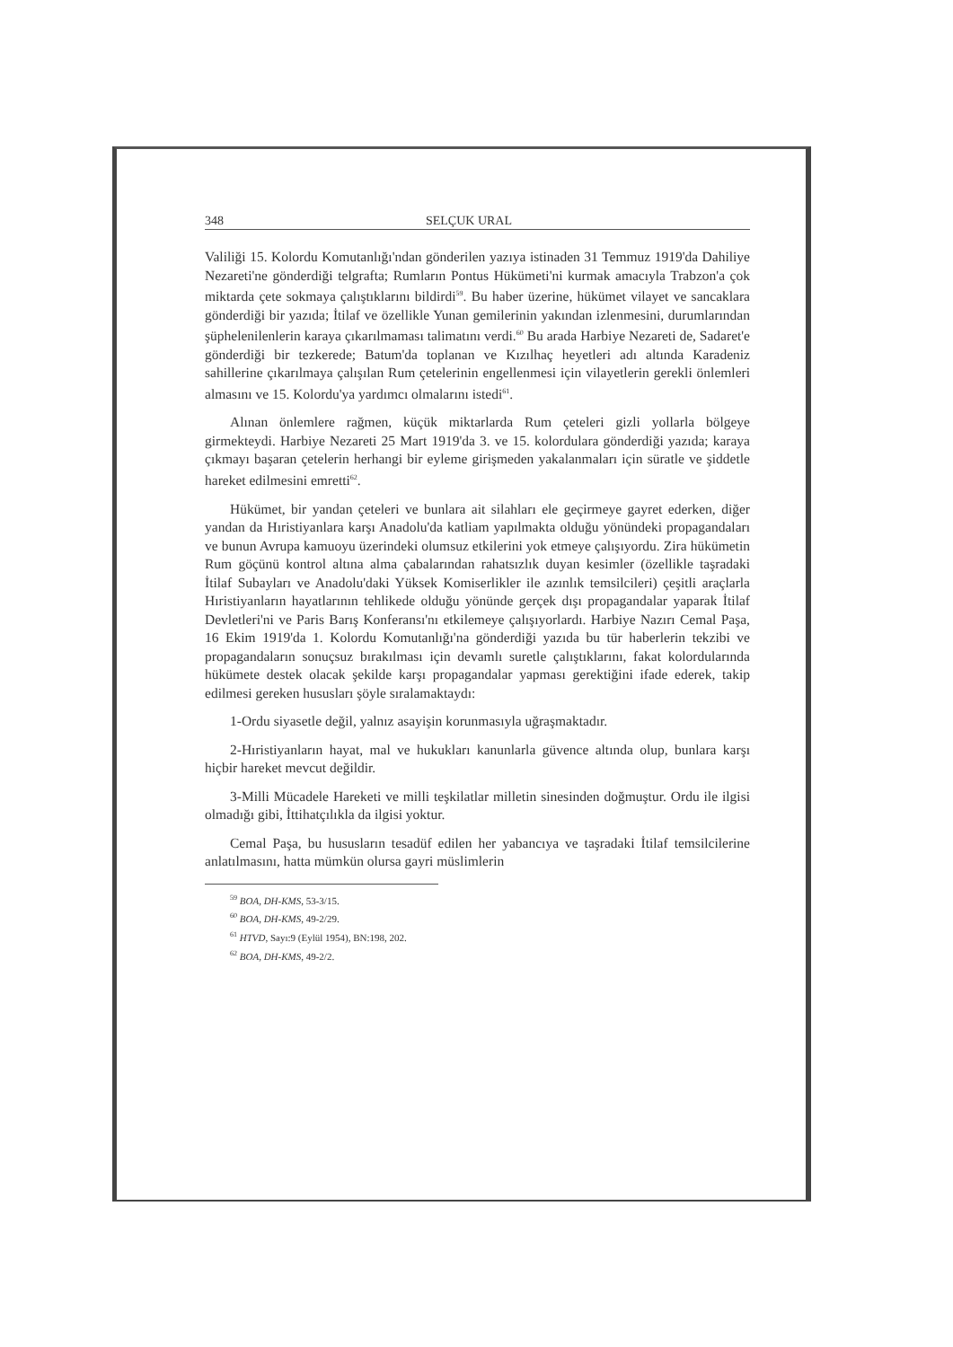348 SELÇUK URAL
Valiliği 15. Kolordu Komutanlığı'ndan gönderilen yazıya istinaden 31 Temmuz 1919'da Dahiliye Nezareti'ne gönderdiği telgrafta; Rumların Pontus Hükümeti'ni kurmak amacıyla Trabzon'a çok miktarda çete sokmaya çalıştıklarını bildirdi<sup>59</sup>. Bu haber üzerine, hükümet vilayet ve sancaklara gönderdiği bir yazıda; İtilaf ve özellikle Yunan gemilerinin yakından izlenmesini, durumlarından şüphelenilenlerin karaya çıkarılmaması talimatını verdi.<sup>60</sup> Bu arada Harbiye Nezareti de, Sadaret'e gönderdiği bir tezkerede; Batum'da toplanan ve Kızılhaç heyetleri adı altında Karadeniz sahillerine çıkarılmaya çalışılan Rum çetelerinin engellenmesi için vilayetlerin gerekli önlemleri almasını ve 15. Kolordu'ya yardımcı olmalarını istedi<sup>61</sup>.
Alınan önlemlere rağmen, küçük miktarlarda Rum çeteleri gizli yollarla bölgeye girmekteydi. Harbiye Nezareti 25 Mart 1919'da 3. ve 15. kolordulara gönderdiği yazıda; karaya çıkmayı başaran çetelerin herhangi bir eyleme girişmeden yakalanmaları için süratle ve şiddetle hareket edilmesini emretti<sup>62</sup>.
Hükümet, bir yandan çeteleri ve bunlara ait silahları ele geçirmeye gayret ederken, diğer yandan da Hıristiyanlara karşı Anadolu'da katliam yapılmakta olduğu yönündeki propagandaları ve bunun Avrupa kamuoyu üzerindeki olumsuz etkilerini yok etmeye çalışıyordu. Zira hükümetin Rum göçünü kontrol altına alma çabalarından rahatsızlık duyan kesimler (özellikle taşradaki İtilaf Subayları ve Anadolu'daki Yüksek Komiserlikler ile azınlık temsilcileri) çeşitli araçlarla Hıristiyanların hayatlarının tehlikede olduğu yönünde gerçek dışı propagandalar yaparak İtilaf Devletleri'ni ve Paris Barış Konferansı'nı etkilemeye çalışıyorlardı. Harbiye Nazırı Cemal Paşa, 16 Ekim 1919'da 1. Kolordu Komutanlığı'na gönderdiği yazıda bu tür haberlerin tekzibi ve propagandaların sonuçsuz bırakılması için devamlı suretle çalıştıklarını, fakat kolordularında hükümete destek olacak şekilde karşı propagandalar yapması gerektiğini ifade ederek, takip edilmesi gereken hususları şöyle sıralamaktaydı:
1-Ordu siyasetle değil, yalnız asayişin korunmasıyla uğraşmaktadır.
2-Hıristiyanların hayat, mal ve hukukları kanunlarla güvence altında olup, bunlara karşı hiçbir hareket mevcut değildir.
3-Milli Mücadele Hareketi ve milli teşkilatlar milletin sinesinden doğmuştur. Ordu ile ilgisi olmadığı gibi, İttihatçılıkla da ilgisi yoktur.
Cemal Paşa, bu hususların tesadüf edilen her yabancıya ve taşradaki İtilaf temsilcilerine anlatılmasını, hatta mümkün olursa gayri müslimlerin
<sup>59</sup> BOA, DH-KMS, 53-3/15.
<sup>60</sup> BOA, DH-KMS, 49-2/29.
<sup>61</sup> HTVD, Sayı:9 (Eylül 1954), BN:198, 202.
<sup>62</sup> BOA, DH-KMS, 49-2/2.